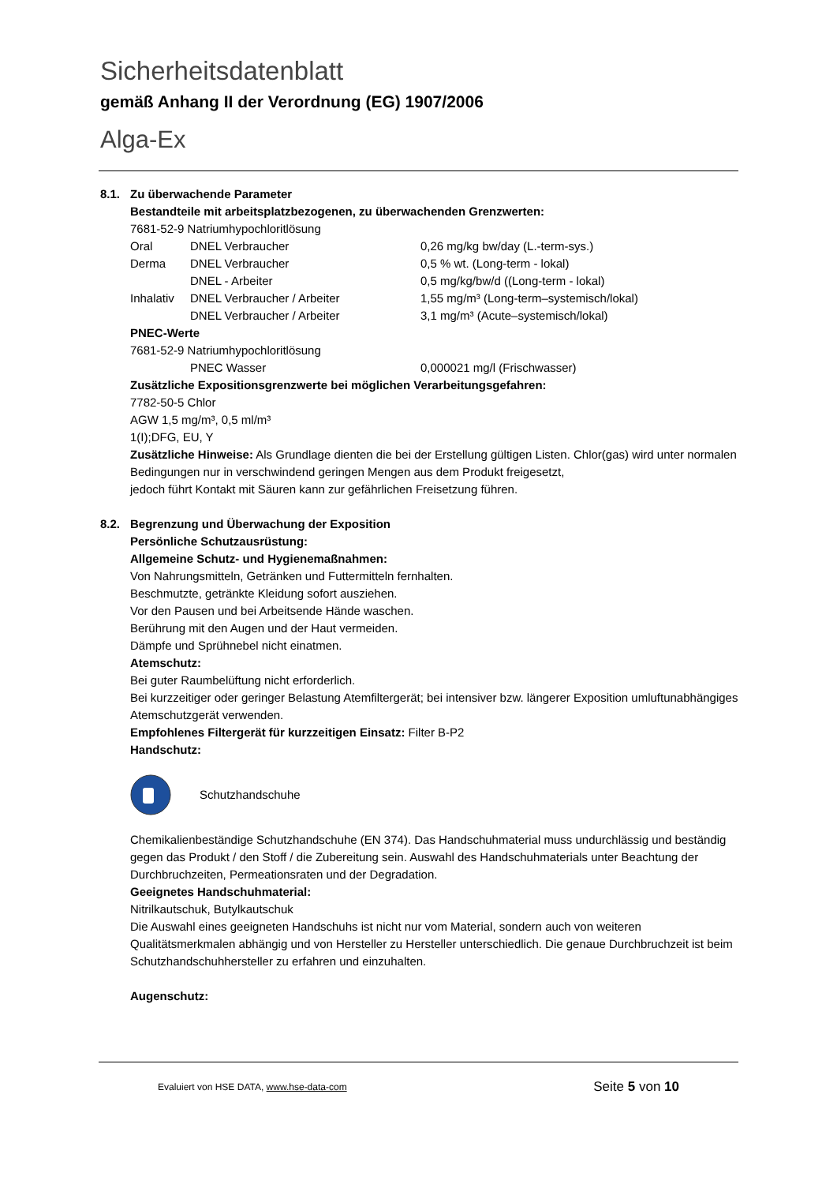Sicherheitsdatenblatt
gemäß Anhang II der Verordnung (EG) 1907/2006
Alga-Ex
8.1. Zu überwachende Parameter
Bestandteile mit arbeitsplatzbezogenen, zu überwachenden Grenzwerten:
7681-52-9 Natriumhypochloritlösung
| Oral | DNEL Verbraucher | 0,26 mg/kg bw/day (L.-term-sys.) |
| Derma | DNEL Verbraucher | 0,5 % wt. (Long-term - lokal) |
| | DNEL - Arbeiter | 0,5 mg/kg/bw/d ((Long-term - lokal) |
| Inhalativ | DNEL Verbraucher / Arbeiter | 1,55 mg/m³ (Long-term–systemisch/lokal) |
| | DNEL Verbraucher / Arbeiter | 3,1 mg/m³ (Acute–systemisch/lokal) |
PNEC-Werte
7681-52-9 Natriumhypochloritlösung
| | PNEC Wasser | 0,000021 mg/l (Frischwasser) |
Zusätzliche Expositionsgrenzwerte bei möglichen Verarbeitungsgefahren:
7782-50-5 Chlor
AGW 1,5 mg/m³, 0,5 ml/m³
1(I);DFG, EU, Y
Zusätzliche Hinweise: Als Grundlage dienten die bei der Erstellung gültigen Listen. Chlor(gas) wird unter normalen Bedingungen nur in verschwindend geringen Mengen aus dem Produkt freigesetzt,
jedoch führt Kontakt mit Säuren kann zur gefährlichen Freisetzung führen.
8.2. Begrenzung und Überwachung der Exposition
Persönliche Schutzausrüstung:
Allgemeine Schutz- und Hygienemaßnahmen:
Von Nahrungsmitteln, Getränken und Futtermitteln fernhalten.
Beschmutzte, getränkte Kleidung sofort ausziehen.
Vor den Pausen und bei Arbeitsende Hände waschen.
Berührung mit den Augen und der Haut vermeiden.
Dämpfe und Sprühnebel nicht einatmen.
Atemschutz:
Bei guter Raumbelüftung nicht erforderlich.
Bei kurzzeitiger oder geringer Belastung Atemfiltergerät; bei intensiver bzw. längerer Exposition umluftunabhängiges Atemschutzgerät verwenden.
Empfohlenes Filtergerät für kurzzeitigen Einsatz: Filter B-P2
Handschutz:
Schutzhandschuhe
Chemikalienbeständige Schutzhandschuhe (EN 374). Das Handschuhmaterial muss undurchlässig und beständig gegen das Produkt / den Stoff / die Zubereitung sein. Auswahl des Handschuhmaterials unter Beachtung der Durchbruchzeiten, Permeationsraten und der Degradation.
Geeignetes Handschuhmaterial:
Nitrilkautschuk, Butylkautschuk
Die Auswahl eines geeigneten Handschuhs ist nicht nur vom Material, sondern auch von weiteren Qualitätsmerkmalen abhängig und von Hersteller zu Hersteller unterschiedlich. Die genaue Durchbruchzeit ist beim Schutzhandschuhhersteller zu erfahren und einzuhalten.
Augenschutz:
Evaluiert von HSE DATA, www.hse-data-com Seite 5 von 10